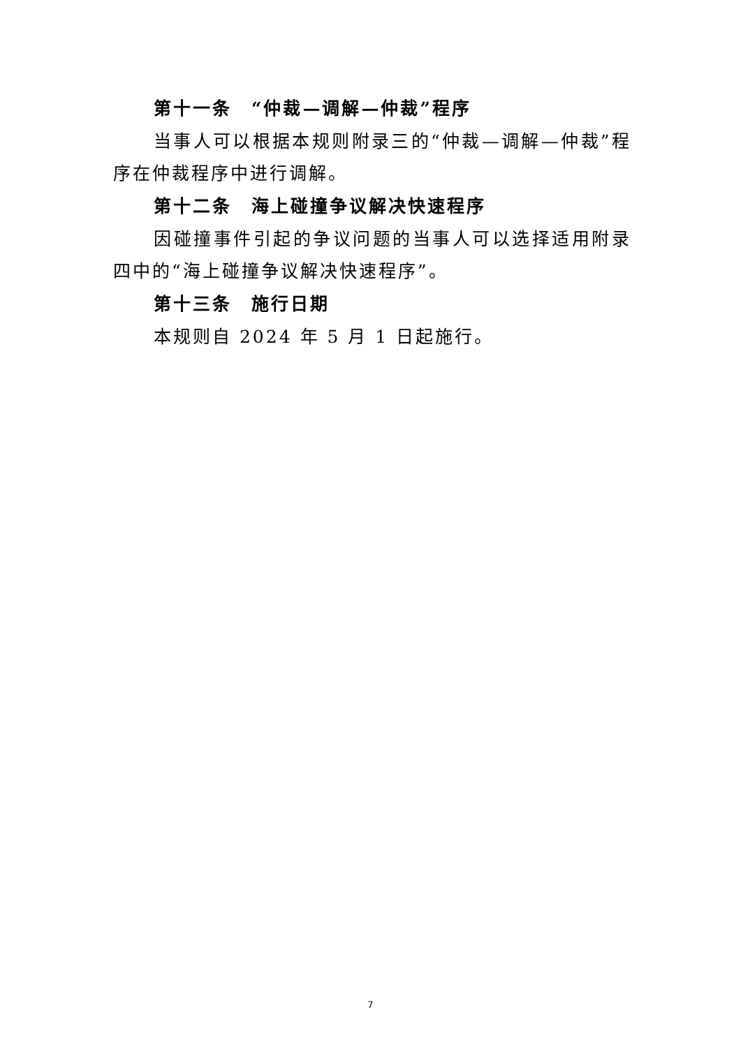第十一条　“仲裁—调解—仲裁”程序
当事人可以根据本规则附录三的“仲裁—调解—仲裁”程序在仲裁程序中进行调解。
第十二条　海上碰撞争议解决快速程序
因碰撞事件引起的争议问题的当事人可以选择适用附录四中的“海上碰撞争议解决快速程序”。
第十三条　施行日期
本规则自 2024 年 5 月 1 日起施行。
7